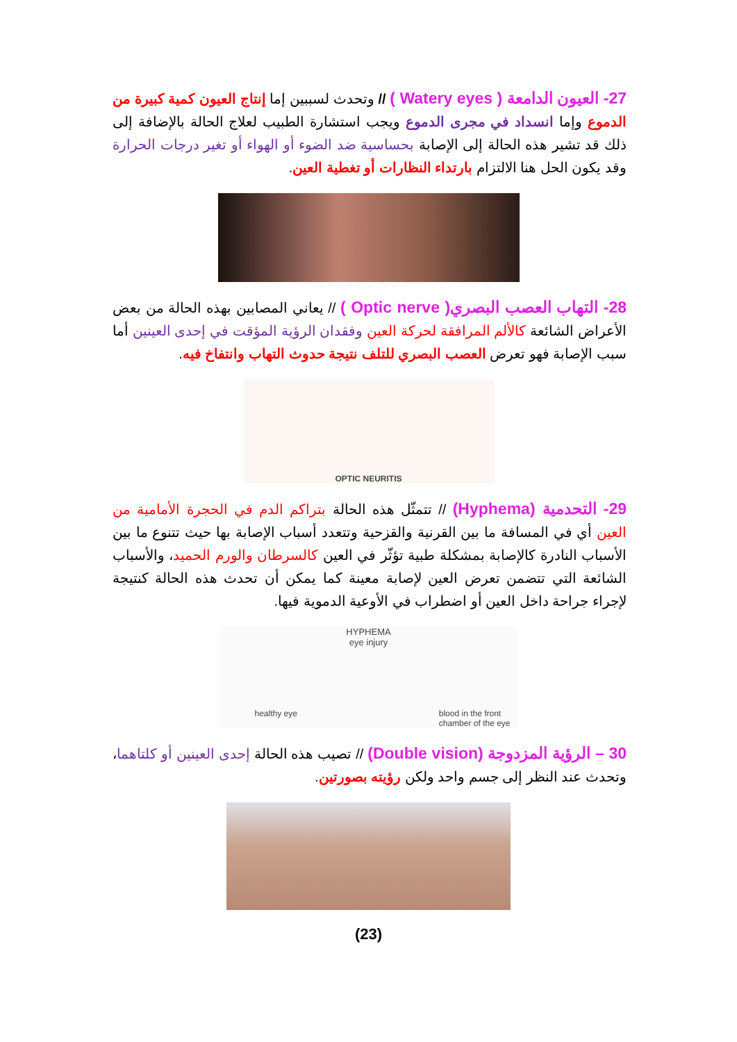27- العيون الدامعة ( Watery eyes ) // وتحدث لسببين إما إنتاج العيون كمية كبيرة من الدموع وإما انسداد في مجرى الدموع ويجب استشارة الطبيب لعلاج الحالة بالإضافة إلى ذلك قد تشير هذه الحالة إلى الإصابة بحساسية ضد الضوء أو الهواء أو تغير درجات الحرارة وقد يكون الحل هنا الالتزام بارتداء النظارات أو تغطية العين.
28- التهاب العصب البصري( Optic nerve ) // يعاني المصابين بهذه الحالة من بعض الأعراض الشائعة كالألم المرافقة لحركة العين وفقدان الرؤية المؤقت في إحدى العينين أما سبب الإصابة فهو تعرض العصب البصري للتلف نتيجة حدوث التهاب وانتفاخ فيه.
OPTIC NEURITIS
29- التحدمية (Hyphema) // تتمثّل هذه الحالة بتراكم الدم في الحجرة الأمامية من العين أي في المسافة ما بين القرنية والقزحية وتتعدد أسباب الإصابة بها حيث تتنوع ما بين الأسباب النادرة كالإصابة بمشكلة طبية تؤثّر في العين كالسرطان والورم الحميد، والأسباب الشائعة التي تتضمن تعرض العين لإصابة معينة كما يمكن أن تحدث هذه الحالة كنتيجة لإجراء جراحة داخل العين أو اضطراب في الأوعية الدموية فيها.
HYPHEMA
eye injury
healthy eye blood in the front
chamber of the eye
30 – الرؤية المزدوجة (Double vision) // تصيب هذه الحالة إحدى العينين أو كلتاهما، وتحدث عند النظر إلى جسم واحد ولكن رؤيته بصورتين.
(23)